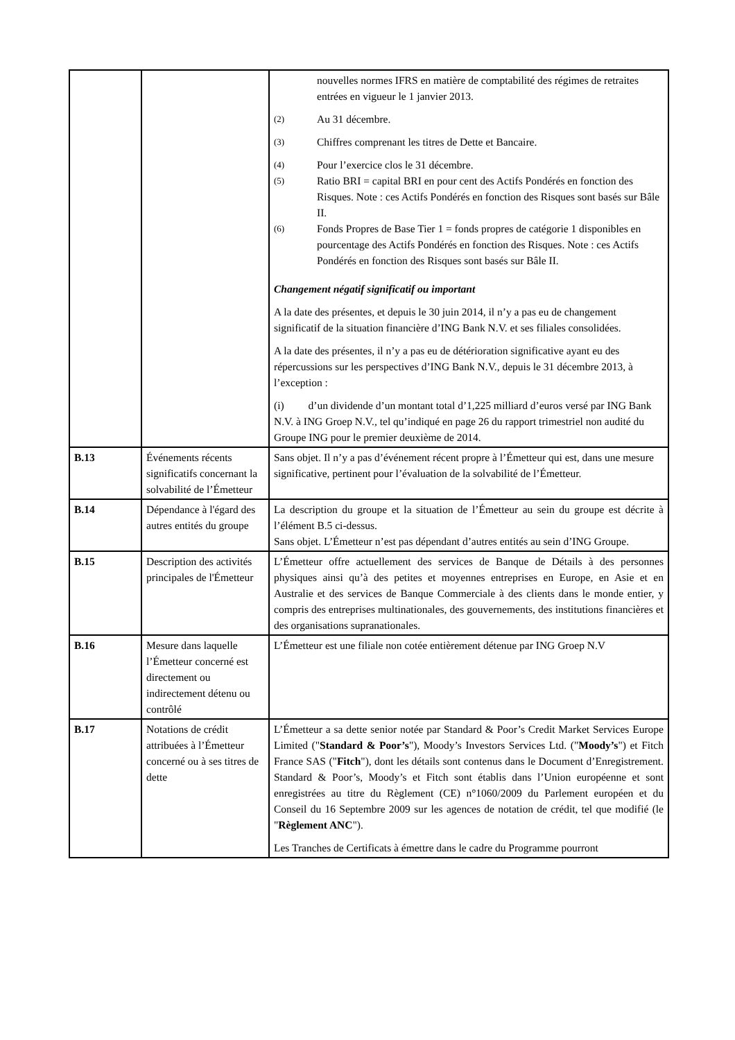| | | nouvelles normes IFRS en matière de comptabilité des régimes de retraites entrées en vigueur le 1 janvier 2013. <sup>(2)</sup> Au 31 décembre. <sup>(3)</sup> Chiffres comprenant les titres de Dette et Bancaire. <sup>(4)</sup> Pour l’exercice clos le 31 décembre. <sup>(5)</sup> Ratio BRI = capital BRI en pour cent des Actifs Pondérés en fonction des Risques. Note : ces Actifs Pondérés en fonction des Risques sont basés sur Bâle II. <sup>(6)</sup> Fonds Propres de Base Tier 1 = fonds propres de catégorie 1 disponibles en pourcentage des Actifs Pondérés en fonction des Risques. Note : ces Actifs Pondérés en fonction des Risques sont basés sur Bâle II. Changement négatif significatif ou important A la date des présentes, et depuis le 30 juin 2014, il n’y a pas eu de changement significatif de la situation financière d’ING Bank N.V. et ses filiales consolidées. A la date des présentes, il n’y a pas eu de détérioration significative ayant eu des répercussions sur les perspectives d’ING Bank N.V., depuis le 31 décembre 2013, à l’exception : (i) d’un dividende d’un montant total d’1,225 milliard d’euros versé par ING Bank N.V. à ING Groep N.V., tel qu’indiqué en page 26 du rapport trimestriel non audité du Groupe ING pour le premier deuxième de 2014. |
| B.13 | Événements récents significatifs concernant la solvabilité de l’Émetteur | Sans objet. Il n’y a pas d’événement récent propre à l’Émetteur qui est, dans une mesure significative, pertinent pour l’évaluation de la solvabilité de l’Émetteur. |
| B.14 | Dépendance à l'égard des autres entités du groupe | La description du groupe et la situation de l’Émetteur au sein du groupe est décrite à l’élément B.5 ci-dessus. Sans objet. L’Émetteur n’est pas dépendant d’autres entités au sein d’ING Groupe. |
| B.15 | Description des activités principales de l'Émetteur | L’Émetteur offre actuellement des services de Banque de Détails à des personnes physiques ainsi qu’à des petites et moyennes entreprises en Europe, en Asie et en Australie et des services de Banque Commerciale à des clients dans le monde entier, y compris des entreprises multinationales, des gouvernements, des institutions financières et des organisations supranationales. |
| B.16 | Mesure dans laquelle l’Émetteur concerné est directement ou indirectement détenu ou contrôlé | L’Émetteur est une filiale non cotée entièrement détenue par ING Groep N.V |
| B.17 | Notations de crédit attribuées à l’Émetteur concerné ou à ses titres de dette | L’Émetteur a sa dette senior notée par Standard & Poor’s Credit Market Services Europe Limited (" Standard & Poor’s "), Moody’s Investors Services Ltd. (" Moody’s ") et Fitch France SAS (" Fitch "), dont les détails sont contenus dans le Document d’Enregistrement. Standard & Poor’s, Moody’s et Fitch sont établis dans l’Union européenne et sont enregistrées au titre du Règlement (CE) n°1060/2009 du Parlement européen et du Conseil du 16 Septembre 2009 sur les agences de notation de crédit, tel que modifié (le " Règlement ANC "). Les Tranches de Certificats à émettre dans le cadre du Programme pourront |